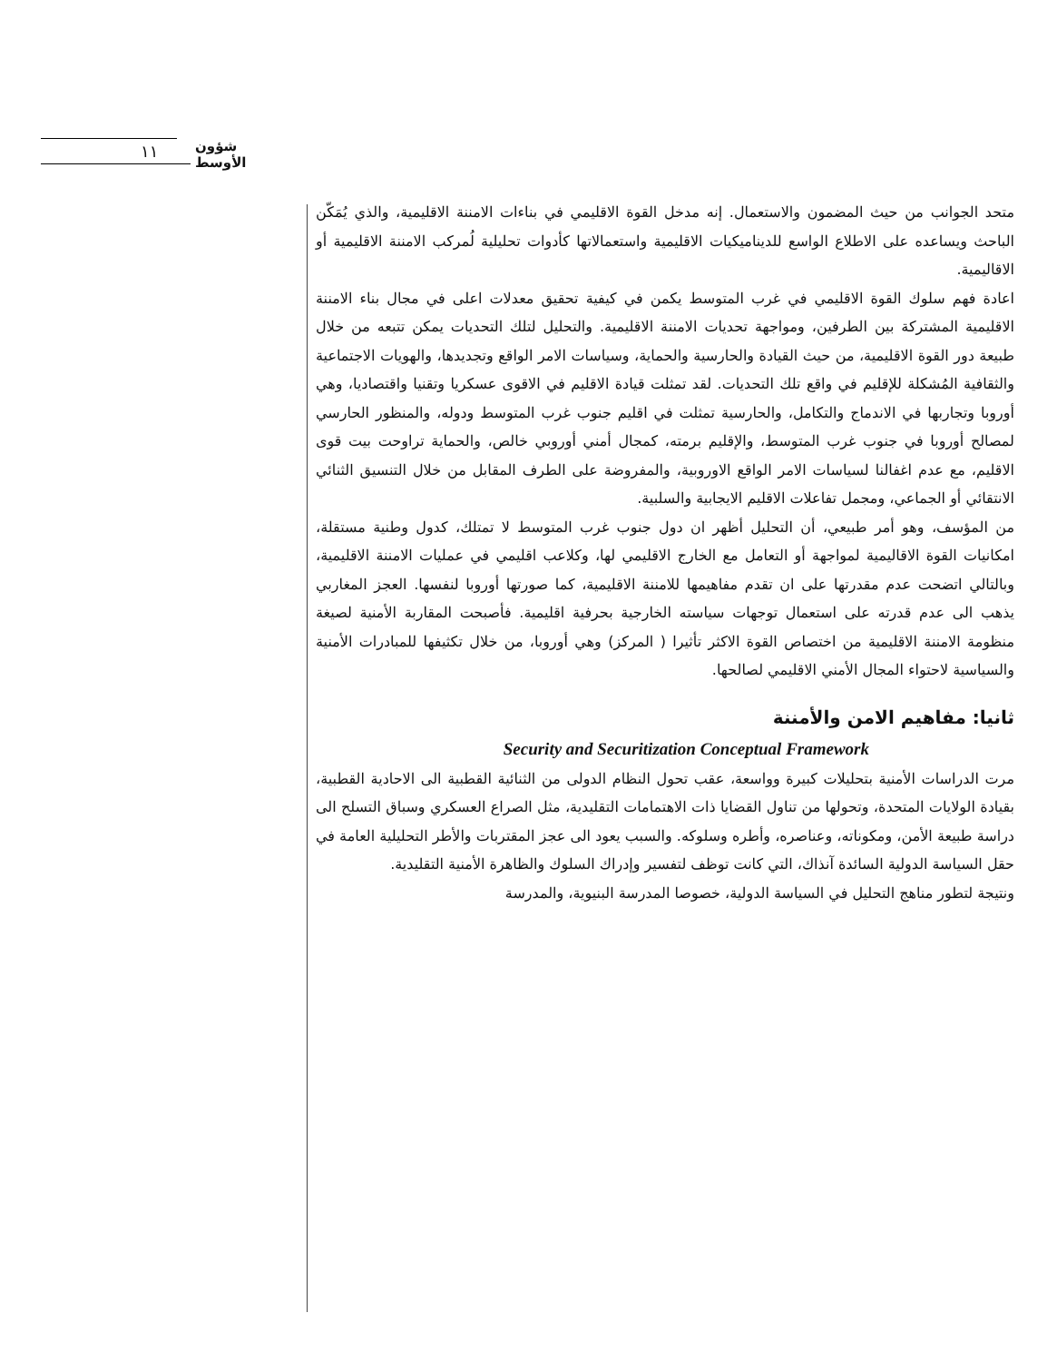١١ شؤون الأوسط
متحد الجوانب من حيث المضمون والاستعمال. إنه مدخل القوة الاقليمي في بناءات الامننة الاقليمية، والذي يُمَكّن الباحث ويساعده على الاطلاع الواسع للديناميكيات الاقليمية واستعمالاتها كأدوات تحليلية لُمركب الامننة الاقليمية أو الاقاليمية.
اعادة فهم سلوك القوة الاقليمي في غرب المتوسط يكمن في كيفية تحقيق معدلات اعلى في مجال بناء الامننة الاقليمية المشتركة بين الطرفين، ومواجهة تحديات الامننة الاقليمية. والتحليل لتلك التحديات يمكن تتبعه من خلال طبيعة دور القوة الاقليمية، من حيث القيادة والحارسية والحماية، وسياسات الامر الواقع وتجديدها، والهويات الاجتماعية والثقافية المُشكلة للإقليم في واقع تلك التحديات. لقد تمثلت قيادة الاقليم في الاقوى عسكريا وتقنيا واقتصاديا، وهي أوروبا وتجاربها في الاندماج والتكامل، والحارسية تمثلت في اقليم جنوب غرب المتوسط ودوله، والمنظور الحارسي لمصالح أوروبا في جنوب غرب المتوسط، والإقليم برمته، كمجال أمني أوروبي خالص، والحماية تراوحت بيت قوى الاقليم، مع عدم اغفالنا لسياسات الامر الواقع الاوروبية، والمفروضة على الطرف المقابل من خلال التنسيق الثنائي الانتقائي أو الجماعي، ومجمل تفاعلات الاقليم الايجابية والسلبية.
من المؤسف، وهو أمر طبيعي، أن التحليل أظهر ان دول جنوب غرب المتوسط لا تمتلك، كدول وطنية مستقلة، امكانيات القوة الاقاليمية لمواجهة أو التعامل مع الخارج الاقليمي لها، وكلاعب اقليمي في عمليات الامننة الاقليمية، وبالتالي اتضحت عدم مقدرتها على ان تقدم مفاهيمها للامننة الاقليمية، كما صورتها أوروبا لنفسها. العجز المغاربي يذهب الى عدم قدرته على استعمال توجهات سياسته الخارجية بحرفية اقليمية. فأصبحت المقاربة الأمنية لصيغة منظومة الامننة الاقليمية من اختصاص القوة الاكثر تأثيرا ( المركز) وهي أوروبا، من خلال تكثيفها للمبادرات الأمنية والسياسية لاحتواء المجال الأمني الاقليمي لصالحها.
ثانيا: مفاهيم الامن والأمننة
Security and Securitization Conceptual Framework
مرت الدراسات الأمنية بتحليلات كبيرة وواسعة، عقب تحول النظام الدولى من الثنائية القطبية الى الاحادية القطبية، بقيادة الولايات المتحدة، وتحولها من تناول القضايا ذات الاهتمامات التقليدية، مثل الصراع العسكري وسباق التسلح الى دراسة طبيعة الأمن، ومكوناته، وعناصره، وأطره وسلوكه. والسبب يعود الى عجز المقتربات والأطر التحليلية العامة في حقل السياسة الدولية السائدة آنذاك، التي كانت توظف لتفسير وإدراك السلوك والظاهرة الأمنية التقليدية.
ونتيجة لتطور مناهج التحليل في السياسة الدولية، خصوصا المدرسة البنيوية، والمدرسة